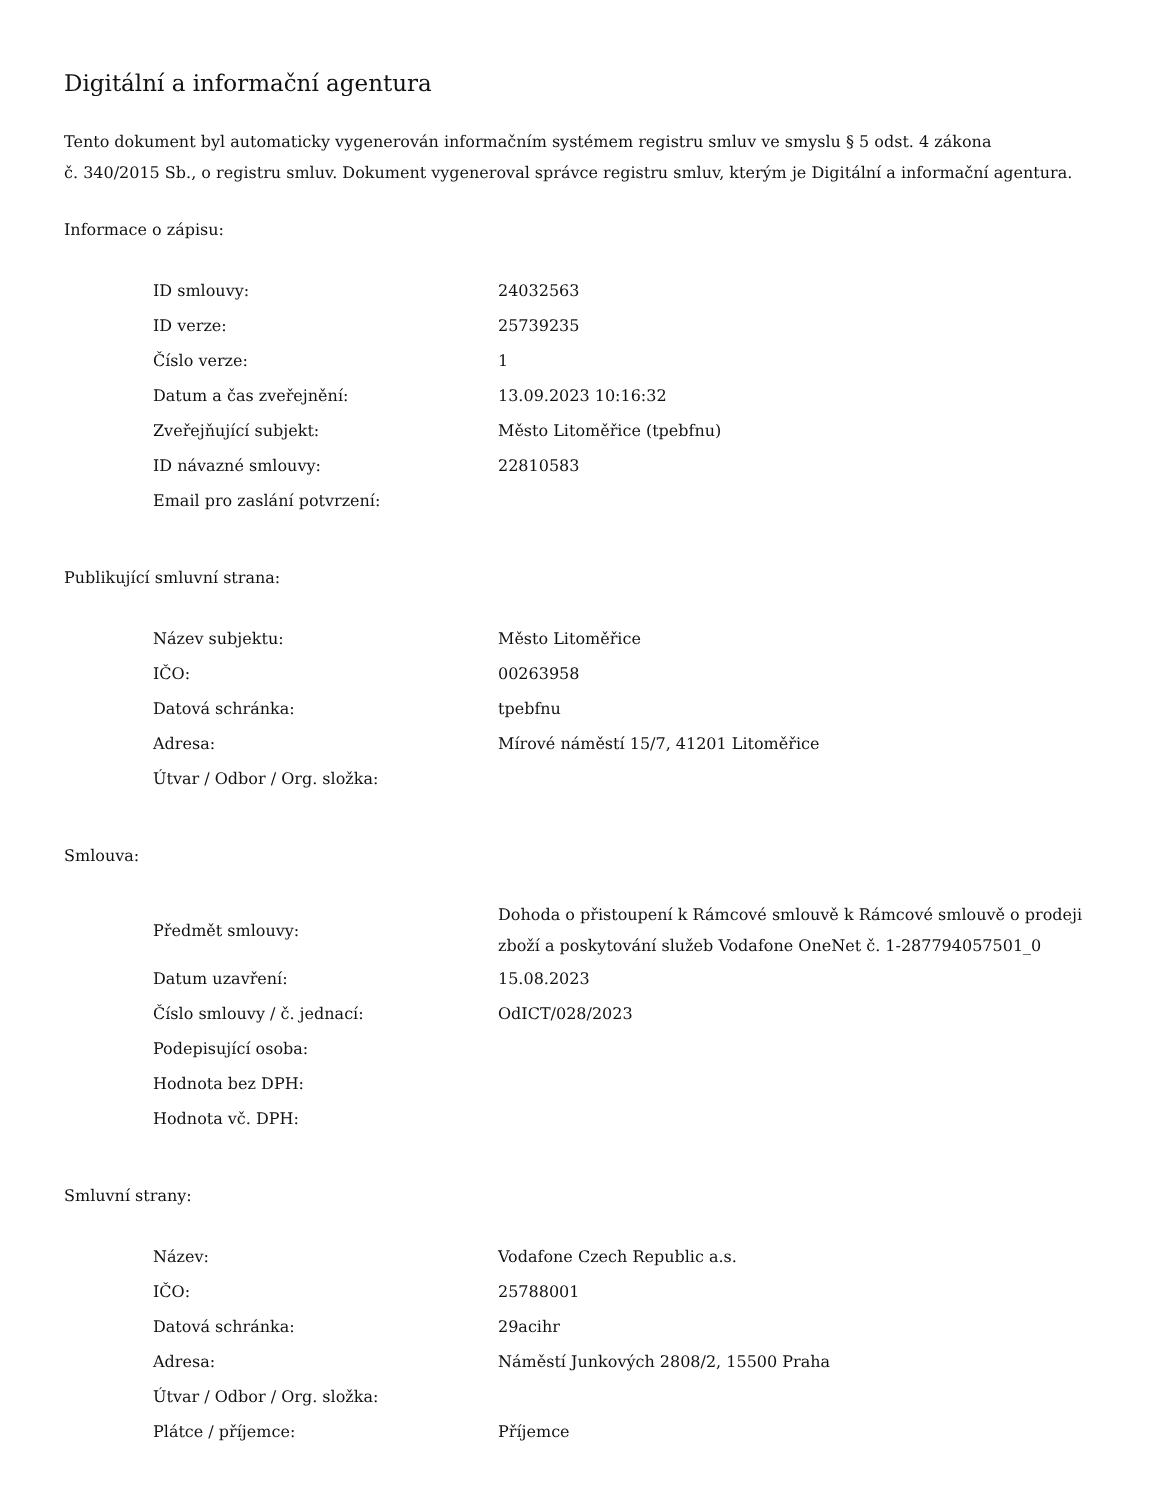Digitální a informační agentura
Tento dokument byl automaticky vygenerován informačním systémem registru smluv ve smyslu § 5 odst. 4 zákona
č. 340/2015 Sb., o registru smluv. Dokument vygeneroval správce registru smluv, kterým je Digitální a informační agentura.
Informace o zápisu:
| ID smlouvy: | 24032563 |
| ID verze: | 25739235 |
| Číslo verze: | 1 |
| Datum a čas zveřejnění: | 13.09.2023 10:16:32 |
| Zveřejňující subjekt: | Město Litoměřice (tpebfnu) |
| ID návazné smlouvy: | 22810583 |
| Email pro zaslání potvrzení: | |
Publikující smluvní strana:
| Název subjektu: | Město Litoměřice |
| IČO: | 00263958 |
| Datová schránka: | tpebfnu |
| Adresa: | Mírové náměstí 15/7, 41201 Litoměřice |
| Útvar / Odbor / Org. složka: | |
Smlouva:
| Předmět smlouvy: | Dohoda o přistoupení k Rámcové smlouvě k Rámcové smlouvě o prodeji zboží a poskytování služeb Vodafone OneNet č. 1-287794057501_0 |
| Datum uzavření: | 15.08.2023 |
| Číslo smlouvy / č. jednací: | OdICT/028/2023 |
| Podepisující osoba: | |
| Hodnota bez DPH: | |
| Hodnota vč. DPH: | |
Smluvní strany:
| Název: | Vodafone Czech Republic a.s. |
| IČO: | 25788001 |
| Datová schránka: | 29acihr |
| Adresa: | Náměstí Junkových 2808/2, 15500 Praha |
| Útvar / Odbor / Org. složka: | |
| Plátce / příjemce: | Příjemce |